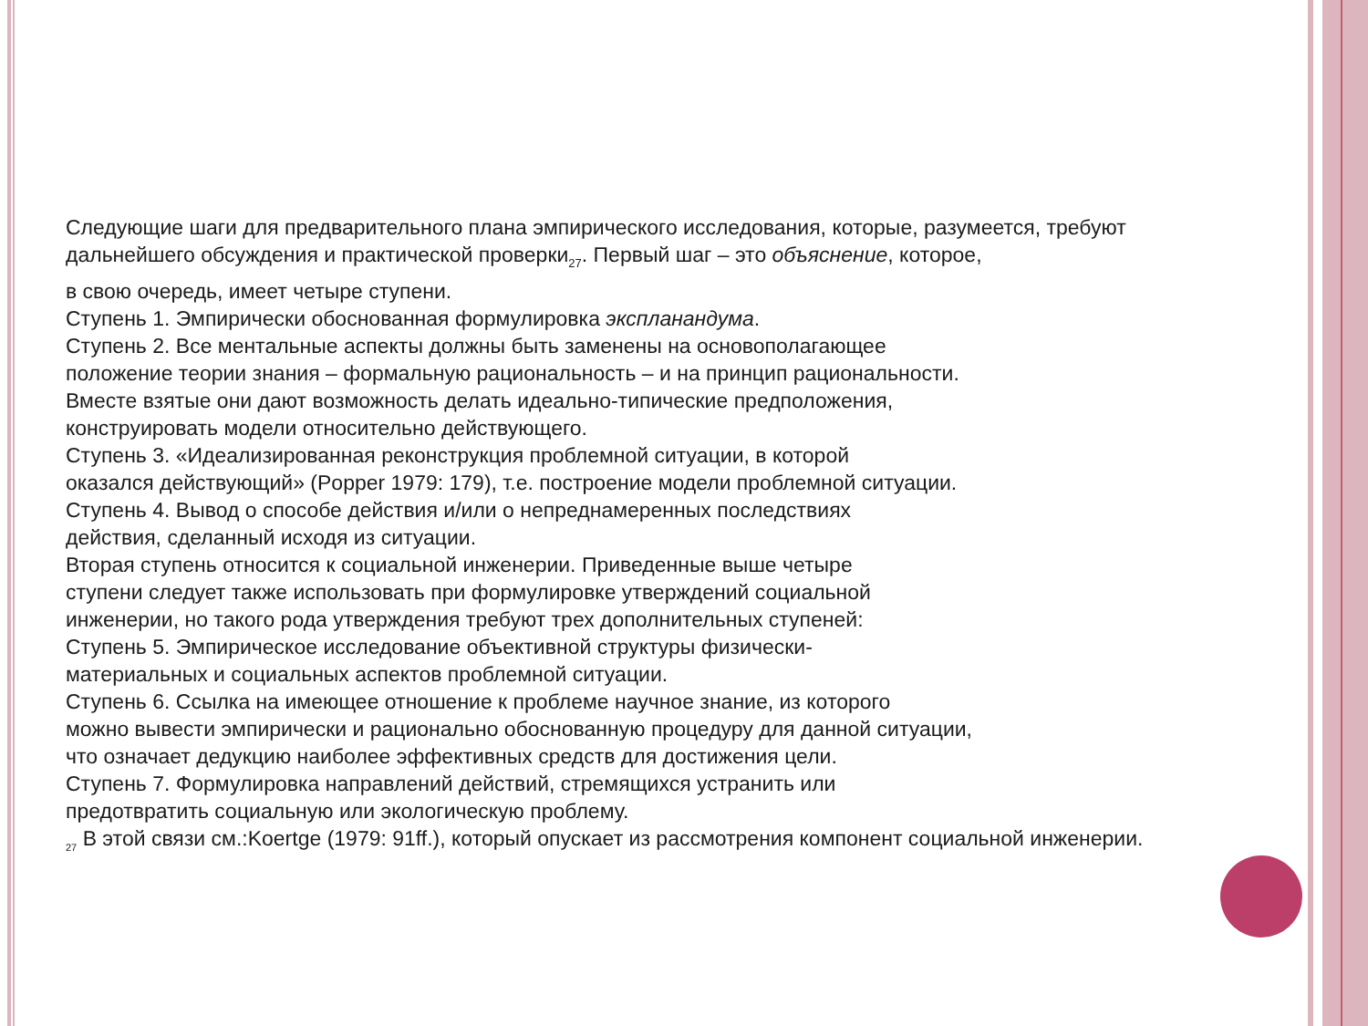Следующие шаги для предварительного плана эмпирического исследования, которые, разумеется, требуют дальнейшего обсуждения и практической проверки<sub>27</sub>. Первый шаг – это объяснение, которое,
в свою очередь, имеет четыре ступени.
Ступень 1. Эмпирически обоснованная формулировка экспланандума.
Ступень 2. Все ментальные аспекты должны быть заменены на основополагающее
положение теории знания – формальную рациональность – и на принцип рациональности.
Вместе взятые они дают возможность делать идеально-типические предположения,
конструировать модели относительно действующего.
Ступень 3. «Идеализированная реконструкция проблемной ситуации, в которой
оказался действующий» (Popper 1979: 179), т.е. построение модели проблемной ситуации.
Ступень 4. Вывод о способе действия и/или о непреднамеренных последствиях
действия, сделанный исходя из ситуации.
Вторая ступень относится к социальной инженерии. Приведенные выше четыре
ступени следует также использовать при формулировке утверждений социальной
инженерии, но такого рода утверждения требуют трех дополнительных ступеней:
Ступень 5. Эмпирическое исследование объективной структуры физически-
материальных и социальных аспектов проблемной ситуации.
Ступень 6. Ссылка на имеющее отношение к проблеме научное знание, из которого
можно вывести эмпирически и рационально обоснованную процедуру для данной ситуации,
что означает дедукцию наиболее эффективных средств для достижения цели.
Ступень 7. Формулировка направлений действий, стремящихся устранить или
предотвратить социальную или экологическую проблему.
<sub>27</sub> В этой связи см.:Koertge (1979: 91ff.), который опускает из рассмотрения компонент социальной инженерии.